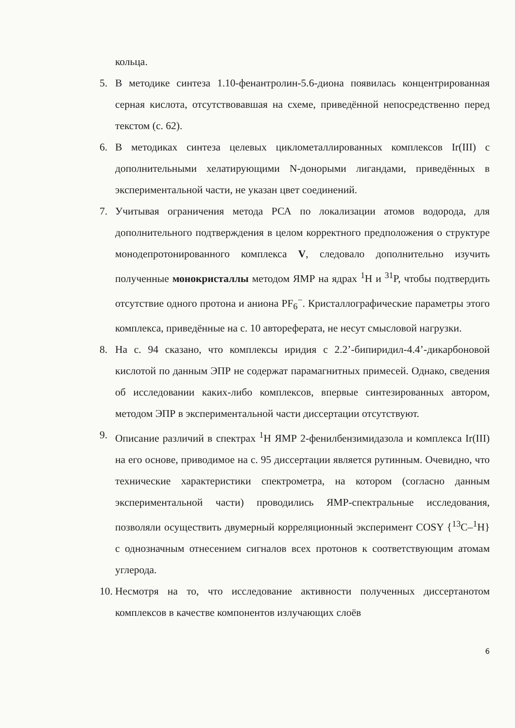кольца.
5. В методике синтеза 1.10-фенантролин-5.6-диона появилась концентрированная серная кислота, отсутствовавшая на схеме, приведённой непосредственно перед текстом (с. 62).
6. В методиках синтеза целевых циклометаллированных комплексов Ir(III) с дополнительными хелатирующими N-донорыми лигандами, приведённых в экспериментальной части, не указан цвет соединений.
7. Учитывая ограничения метода РСА по локализации атомов водорода, для дополнительного подтверждения в целом корректного предположения о структуре монодепротонированного комплекса V, следовало дополнительно изучить полученные монокристаллы методом ЯМР на ядрах <sup>1</sup>H и <sup>31</sup>P, чтобы подтвердить отсутствие одного протона и аниона PF<sub>6</sub><sup>−</sup>. Кристаллографические параметры этого комплекса, приведённые на с. 10 автореферата, не несут смысловой нагрузки.
8. На с. 94 сказано, что комплексы иридия с 2.2’-бипиридил-4.4’-дикарбоновой кислотой по данным ЭПР не содержат парамагнитных примесей. Однако, сведения об исследовании каких-либо комплексов, впервые синтезированных автором, методом ЭПР в экспериментальной части диссертации отсутствуют.
9. Описание различий в спектрах <sup>1</sup>H ЯМР 2-фенилбензимидазола и комплекса Ir(III) на его основе, приводимое на с. 95 диссертации является рутинным. Очевидно, что технические характеристики спектрометра, на котором (согласно данным экспериментальной части) проводились ЯМР-спектральные исследования, позволяли осуществить двумерный корреляционный эксперимент COSY {<sup>13</sup>C–<sup>1</sup>H} с однозначным отнесением сигналов всех протонов к соответствующим атомам углерода.
10. Несмотря на то, что исследование активности полученных диссертанотом комплексов в качестве компонентов излучающих слоёв
6